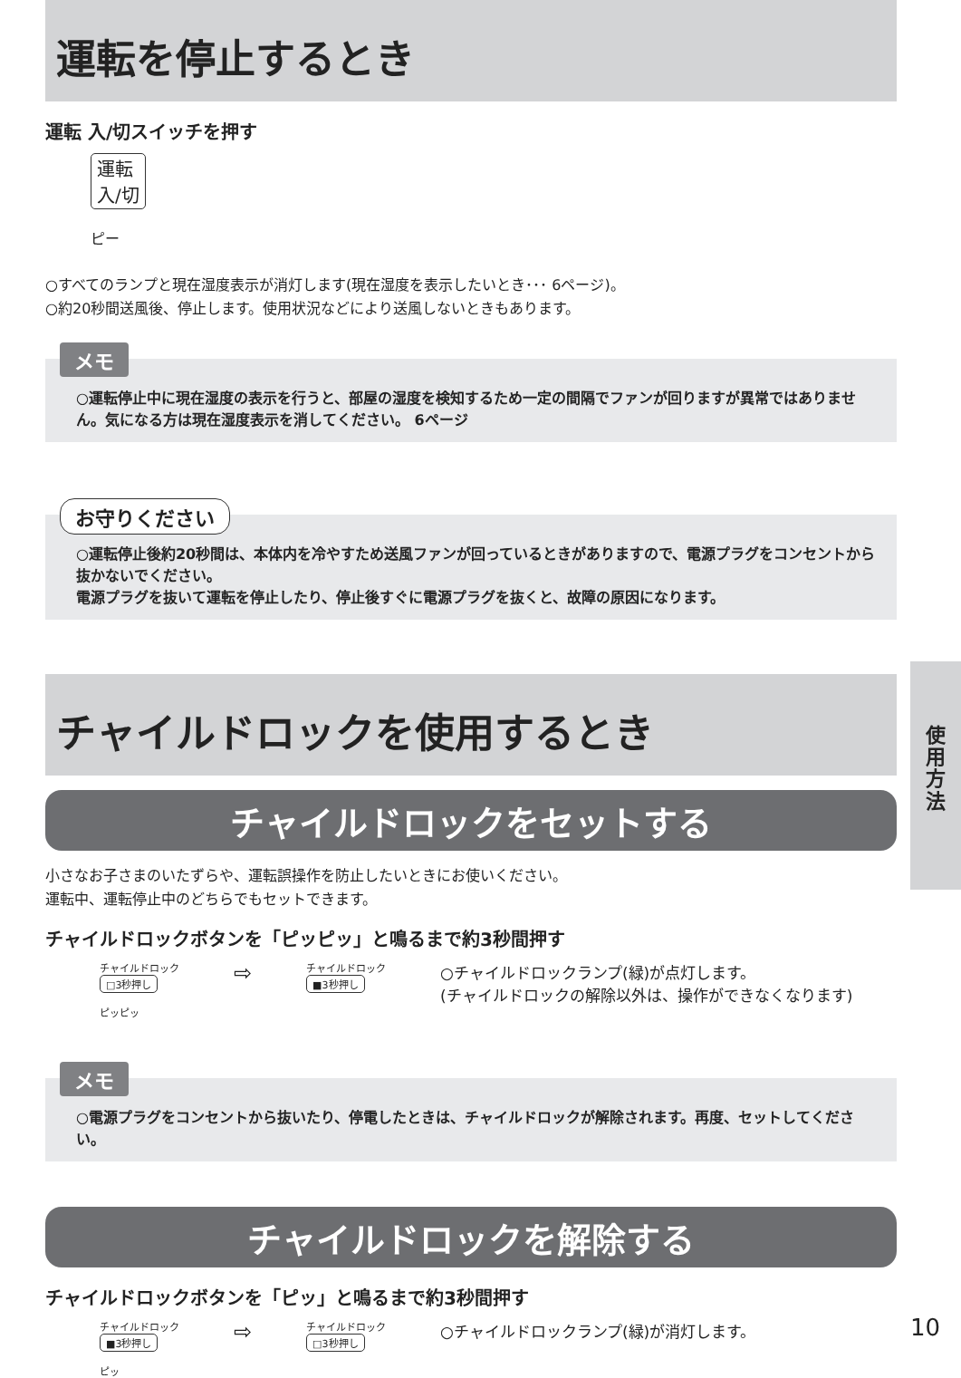運転を停止するとき
運転 入/切スイッチを押す
運転
入/切
ピー
○すべてのランプと現在湿度表示が消灯します(現在湿度を表示したいとき･･･ 6ページ)。
○約20秒間送風後、停止します。使用状況などにより送風しないときもあります。
メモ
○運転停止中に現在湿度の表示を行うと、部屋の湿度を検知するため一定の間隔でファンが回りますが異常ではありません。気になる方は現在湿度表示を消してください。 6ページ
お守りください
○運転停止後約20秒間は、本体内を冷やすため送風ファンが回っているときがありますので、電源プラグをコンセントから抜かないでください。
電源プラグを抜いて運転を停止したり、停止後すぐに電源プラグを抜くと、故障の原因になります。
チャイルドロックを使用するとき
チャイルドロックをセットする
小さなお子さまのいたずらや、運転誤操作を防止したいときにお使いください。
運転中、運転停止中のどちらでもセットできます。
チャイルドロックボタンを「ピッピッ」と鳴るまで約3秒間押す
チャイルドロック
□3秒押し
ピッピッ
⇨
チャイルドロック
■3秒押し
○チャイルドロックランプ(緑)が点灯します。
(チャイルドロックの解除以外は、操作ができなくなります)
メモ
○電源プラグをコンセントから抜いたり、停電したときは、チャイルドロックが解除されます。再度、セットしてください。
チャイルドロックを解除する
チャイルドロックボタンを「ピッ」と鳴るまで約3秒間押す
チャイルドロック
■3秒押し
ピッ
⇨
チャイルドロック
□3秒押し
○チャイルドロックランプ(緑)が消灯します。
使
用
方
法
10